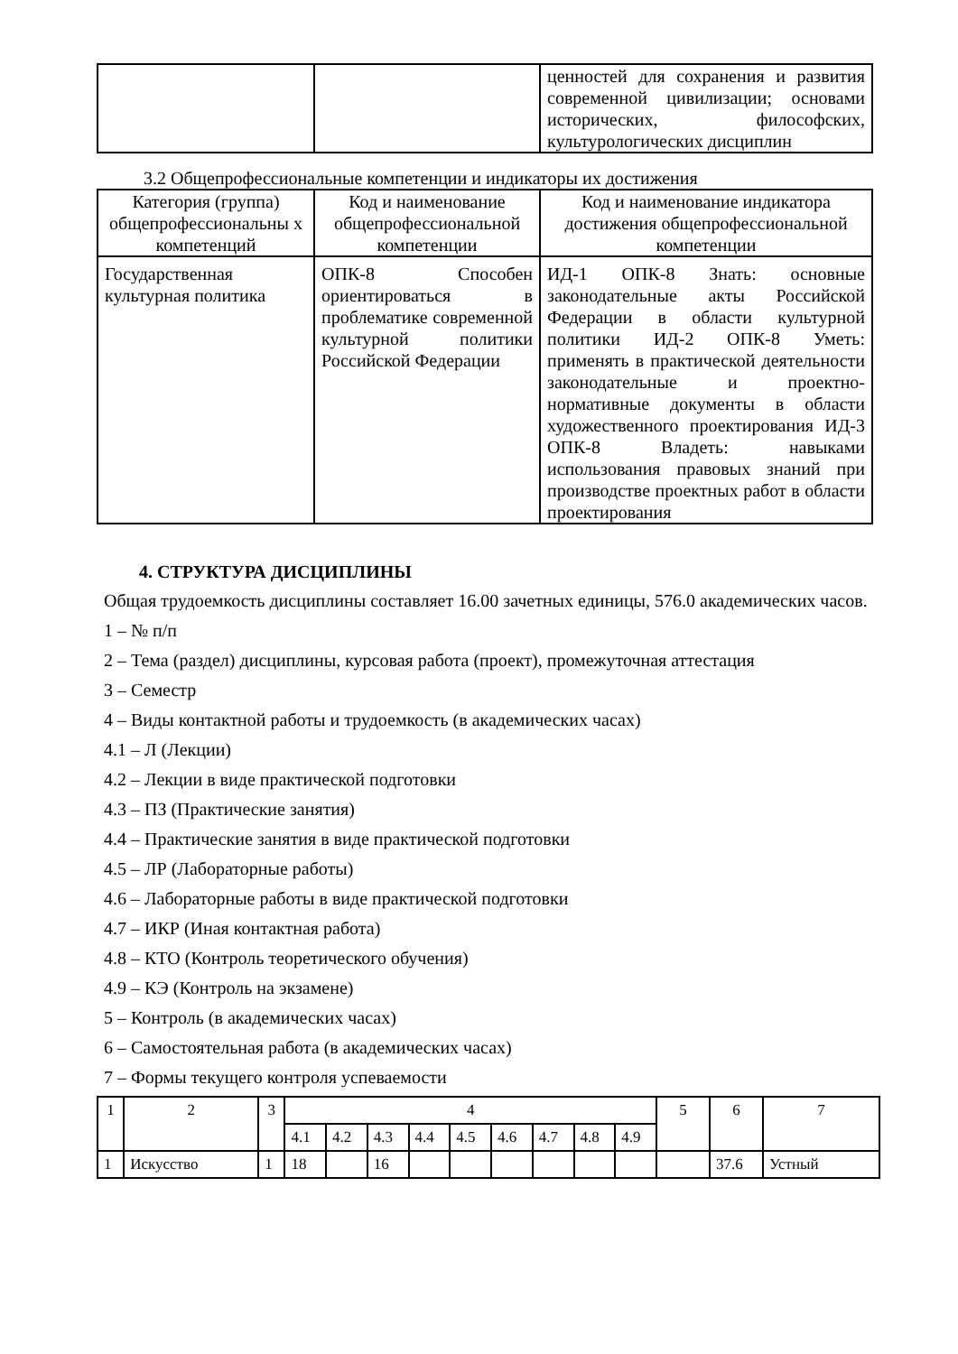| | | ценностей для сохранения и развития современной цивилизации; основами исторических, философских, культурологических дисциплин |
3.2 Общепрофессиональные компетенции и индикаторы их достижения
| Категория (группа) общепрофессиональны х компетенций | Код и наименование общепрофессиональной компетенции | Код и наименование индикатора достижения общепрофессиональной компетенции |
| --- | --- | --- |
| Государственная культурная политика | ОПК-8 Способен ориентироваться в проблематике современной культурной политики Российской Федерации | ИД-1 ОПК-8 Знать: основные законодательные акты Российской Федерации в области культурной политики ИД-2 ОПК-8 Уметь: применять в практической деятельности законодательные и проектно-нормативные документы в области художественного проектирования ИД-3 ОПК-8 Владеть: навыками использования правовых знаний при производстве проектных работ в области проектирования |
4. СТРУКТУРА ДИСЦИПЛИНЫ
Общая трудоемкость дисциплины составляет 16.00 зачетных единицы, 576.0 академических часов.
1 – № п/п
2 – Тема (раздел) дисциплины, курсовая работа (проект), промежуточная аттестация
3 – Семестр
4 – Виды контактной работы и трудоемкость (в академических часах)
4.1 – Л (Лекции)
4.2 – Лекции в виде практической подготовки
4.3 – ПЗ (Практические занятия)
4.4 – Практические занятия в виде практической подготовки
4.5 – ЛР (Лабораторные работы)
4.6 – Лабораторные работы в виде практической подготовки
4.7 – ИКР (Иная контактная работа)
4.8 – КТО (Контроль теоретического обучения)
4.9 – КЭ (Контроль на экзамене)
5 – Контроль (в академических часах)
6 – Самостоятельная работа (в академических часах)
7 – Формы текущего контроля успеваемости
| 1 | 2 | 3 | 4 | | | | | | | | | 5 | 6 | 7 |
| | | | 4.1 | 4.2 | 4.3 | 4.4 | 4.5 | 4.6 | 4.7 | 4.8 | 4.9 | | | |
| 1 | Искусство | 1 | 18 | | 16 | | | | | | | | 37.6 | Устный |